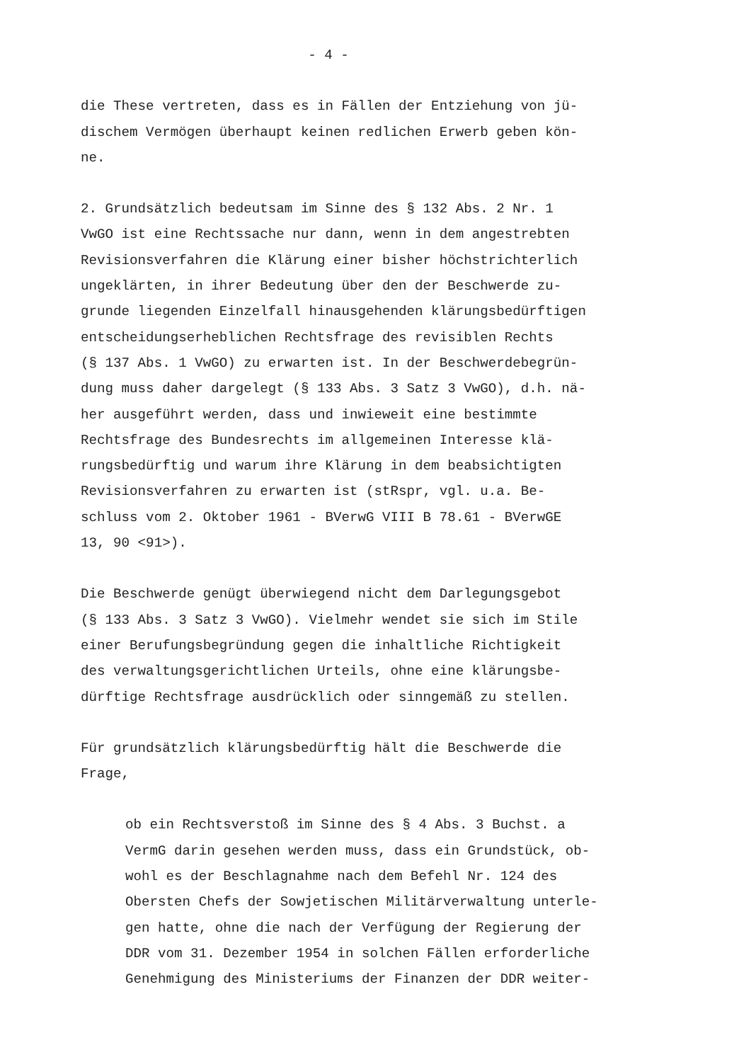- 4 -
die These vertreten, dass es in Fällen der Entziehung von jü- dischem Vermögen überhaupt keinen redlichen Erwerb geben kön- ne.
2. Grundsätzlich bedeutsam im Sinne des § 132 Abs. 2 Nr. 1 VwGO ist eine Rechtssache nur dann, wenn in dem angestrebten Revisionsverfahren die Klärung einer bisher höchstrichterlich ungeklärten, in ihrer Bedeutung über den der Beschwerde zu- grunde liegenden Einzelfall hinausgehenden klärungsbedürftigen entscheidungserheblichen Rechtsfrage des revisiblen Rechts (§ 137 Abs. 1 VwGO) zu erwarten ist. In der Beschwerdebegrün- dung muss daher dargelegt (§ 133 Abs. 3 Satz 3 VwGO), d.h. nä- her ausgeführt werden, dass und inwieweit eine bestimmte Rechtsfrage des Bundesrechts im allgemeinen Interesse klä- rungsbedürftig und warum ihre Klärung in dem beabsichtigten Revisionsverfahren zu erwarten ist (stRspr, vgl. u.a. Be- schluss vom 2. Oktober 1961 - BVerwG VIII B 78.61 - BVerwGE 13, 90 <91>).
Die Beschwerde genügt überwiegend nicht dem Darlegungsgebot (§ 133 Abs. 3 Satz 3 VwGO). Vielmehr wendet sie sich im Stile einer Berufungsbegründung gegen die inhaltliche Richtigkeit des verwaltungsgerichtlichen Urteils, ohne eine klärungsbe- dürftige Rechtsfrage ausdrücklich oder sinngemäß zu stellen.
Für grundsätzlich klärungsbedürftig hält die Beschwerde die Frage,
ob ein Rechtsverstoß im Sinne des § 4 Abs. 3 Buchst. a VermG darin gesehen werden muss, dass ein Grundstück, ob- wohl es der Beschlagnahme nach dem Befehl Nr. 124 des Obersten Chefs der Sowjetischen Militärverwaltung unterle- gen hatte, ohne die nach der Verfügung der Regierung der DDR vom 31. Dezember 1954 in solchen Fällen erforderliche Genehmigung des Ministeriums der Finanzen der DDR weiter-